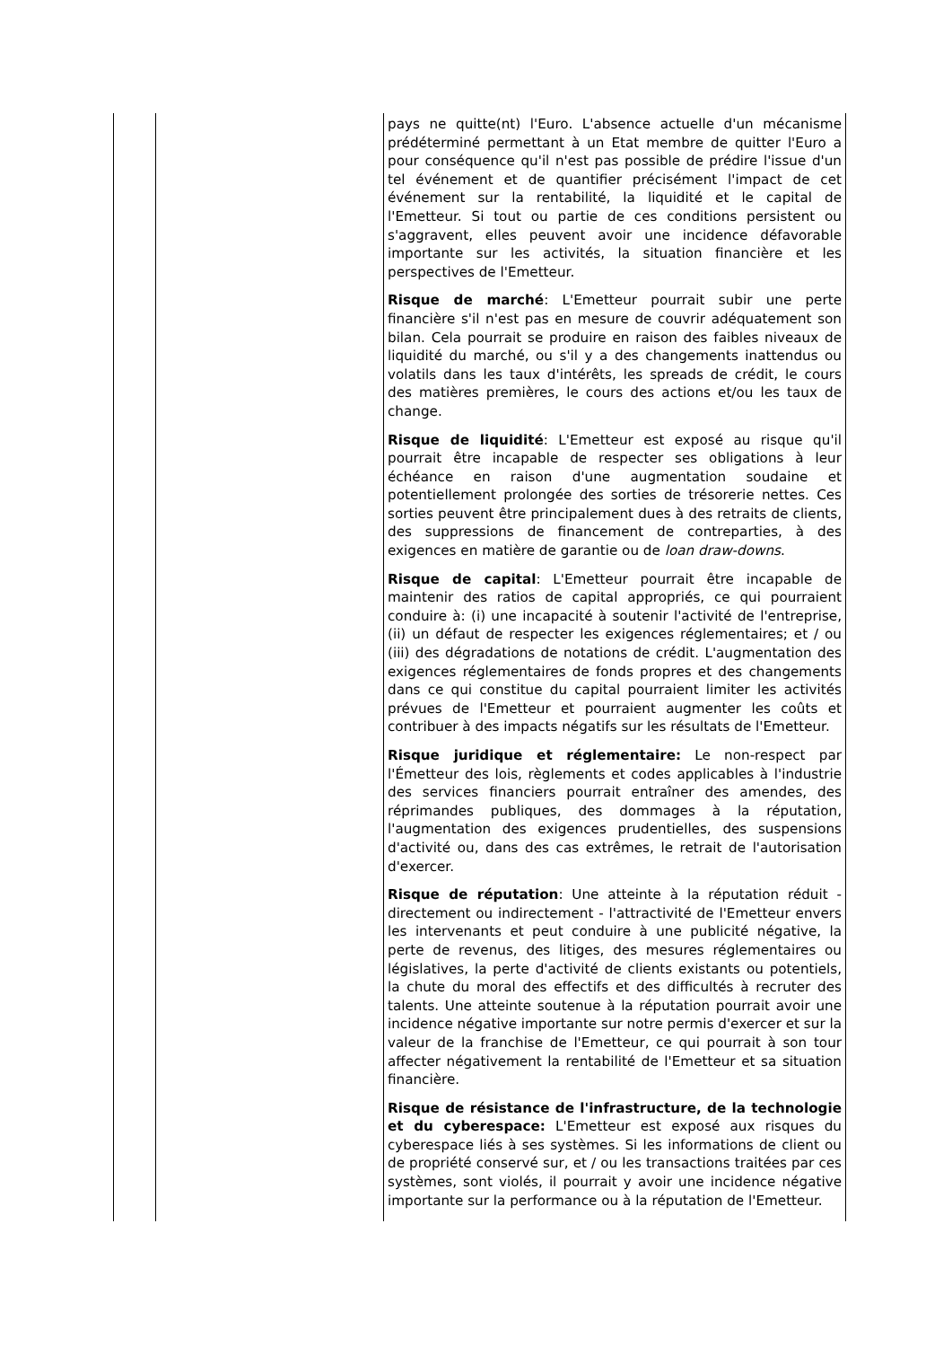| | | pays ne quitte(nt) l'Euro. L'absence actuelle d'un mécanisme prédéterminé permettant à un Etat membre de quitter l'Euro a pour conséquence qu'il n'est pas possible de prédire l'issue d'un tel événement et de quantifier précisément l'impact de cet événement sur la rentabilité, la liquidité et le capital de l'Emetteur. Si tout ou partie de ces conditions persistent ou s'aggravent, elles peuvent avoir une incidence défavorable importante sur les activités, la situation financière et les perspectives de l'Emetteur. Risque de marché : L'Emetteur pourrait subir une perte financière s'il n'est pas en mesure de couvrir adéquatement son bilan. Cela pourrait se produire en raison des faibles niveaux de liquidité du marché, ou s'il y a des changements inattendus ou volatils dans les taux d'intérêts, les spreads de crédit, le cours des matières premières, le cours des actions et/ou les taux de change. Risque de liquidité : L'Emetteur est exposé au risque qu'il pourrait être incapable de respecter ses obligations à leur échéance en raison d'une augmentation soudaine et potentiellement prolongée des sorties de trésorerie nettes. Ces sorties peuvent être principalement dues à des retraits de clients, des suppressions de financement de contreparties, à des exigences en matière de garantie ou de loan draw-downs . Risque de capital : L'Emetteur pourrait être incapable de maintenir des ratios de capital appropriés, ce qui pourraient conduire à: (i) une incapacité à soutenir l'activité de l'entreprise, (ii) un défaut de respecter les exigences réglementaires; et / ou (iii) des dégradations de notations de crédit. L'augmentation des exigences réglementaires de fonds propres et des changements dans ce qui constitue du capital pourraient limiter les activités prévues de l'Emetteur et pourraient augmenter les coûts et contribuer à des impacts négatifs sur les résultats de l'Emetteur. Risque juridique et réglementaire: Le non-respect par l'Émetteur des lois, règlements et codes applicables à l'industrie des services financiers pourrait entraîner des amendes, des réprimandes publiques, des dommages à la réputation, l'augmentation des exigences prudentielles, des suspensions d'activité ou, dans des cas extrêmes, le retrait de l'autorisation d'exercer. Risque de réputation : Une atteinte à la réputation réduit - directement ou indirectement - l'attractivité de l'Emetteur envers les intervenants et peut conduire à une publicité négative, la perte de revenus, des litiges, des mesures réglementaires ou législatives, la perte d'activité de clients existants ou potentiels, la chute du moral des effectifs et des difficultés à recruter des talents. Une atteinte soutenue à la réputation pourrait avoir une incidence négative importante sur notre permis d'exercer et sur la valeur de la franchise de l'Emetteur, ce qui pourrait à son tour affecter négativement la rentabilité de l'Emetteur et sa situation financière. Risque de résistance de l'infrastructure, de la technologie et du cyberespace: L'Emetteur est exposé aux risques du cyberespace liés à ses systèmes. Si les informations de client ou de propriété conservé sur, et / ou les transactions traitées par ces systèmes, sont violés, il pourrait y avoir une incidence négative importante sur la performance ou à la réputation de l'Emetteur. |